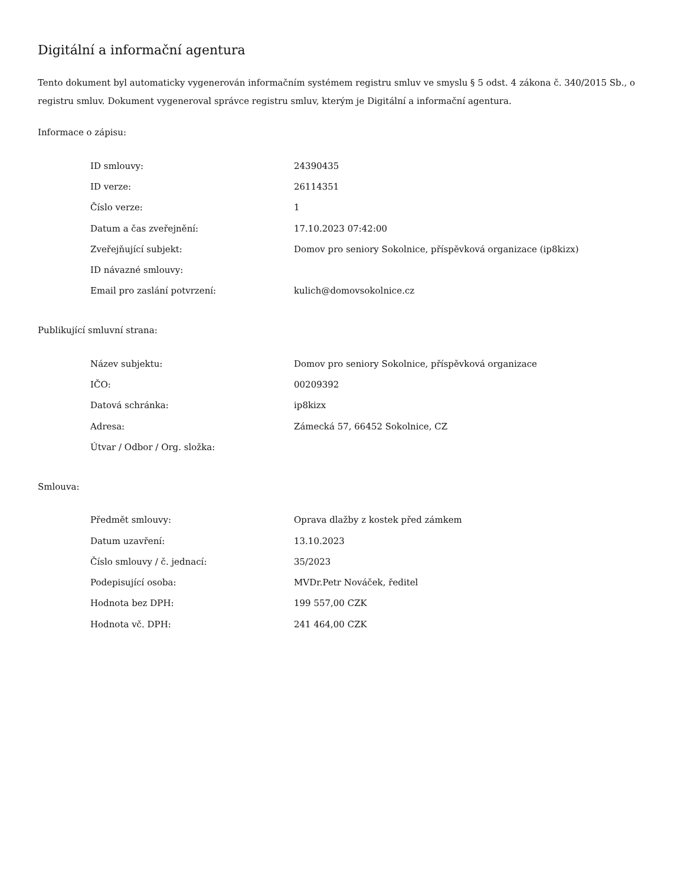Digitální a informační agentura
Tento dokument byl automaticky vygenerován informačním systémem registru smluv ve smyslu § 5 odst. 4 zákona č. 340/2015 Sb., o registru smluv. Dokument vygeneroval správce registru smluv, kterým je Digitální a informační agentura.
Informace o zápisu:
| ID smlouvy: | 24390435 |
| ID verze: | 26114351 |
| Číslo verze: | 1 |
| Datum a čas zveřejnění: | 17.10.2023 07:42:00 |
| Zveřejňující subjekt: | Domov pro seniory Sokolnice, příspěvková organizace (ip8kizx) |
| ID návazné smlouvy: | |
| Email pro zaslání potvrzení: | kulich@domovsokolnice.cz |
Publikující smluvní strana:
| Název subjektu: | Domov pro seniory Sokolnice, příspěvková organizace |
| IČO: | 00209392 |
| Datová schránka: | ip8kizx |
| Adresa: | Zámecká 57, 66452 Sokolnice, CZ |
| Útvar / Odbor / Org. složka: | |
Smlouva:
| Předmět smlouvy: | Oprava dlažby z kostek před zámkem |
| Datum uzavření: | 13.10.2023 |
| Číslo smlouvy / č. jednací: | 35/2023 |
| Podepisující osoba: | MVDr.Petr Nováček, ředitel |
| Hodnota bez DPH: | 199 557,00 CZK |
| Hodnota vč. DPH: | 241 464,00 CZK |